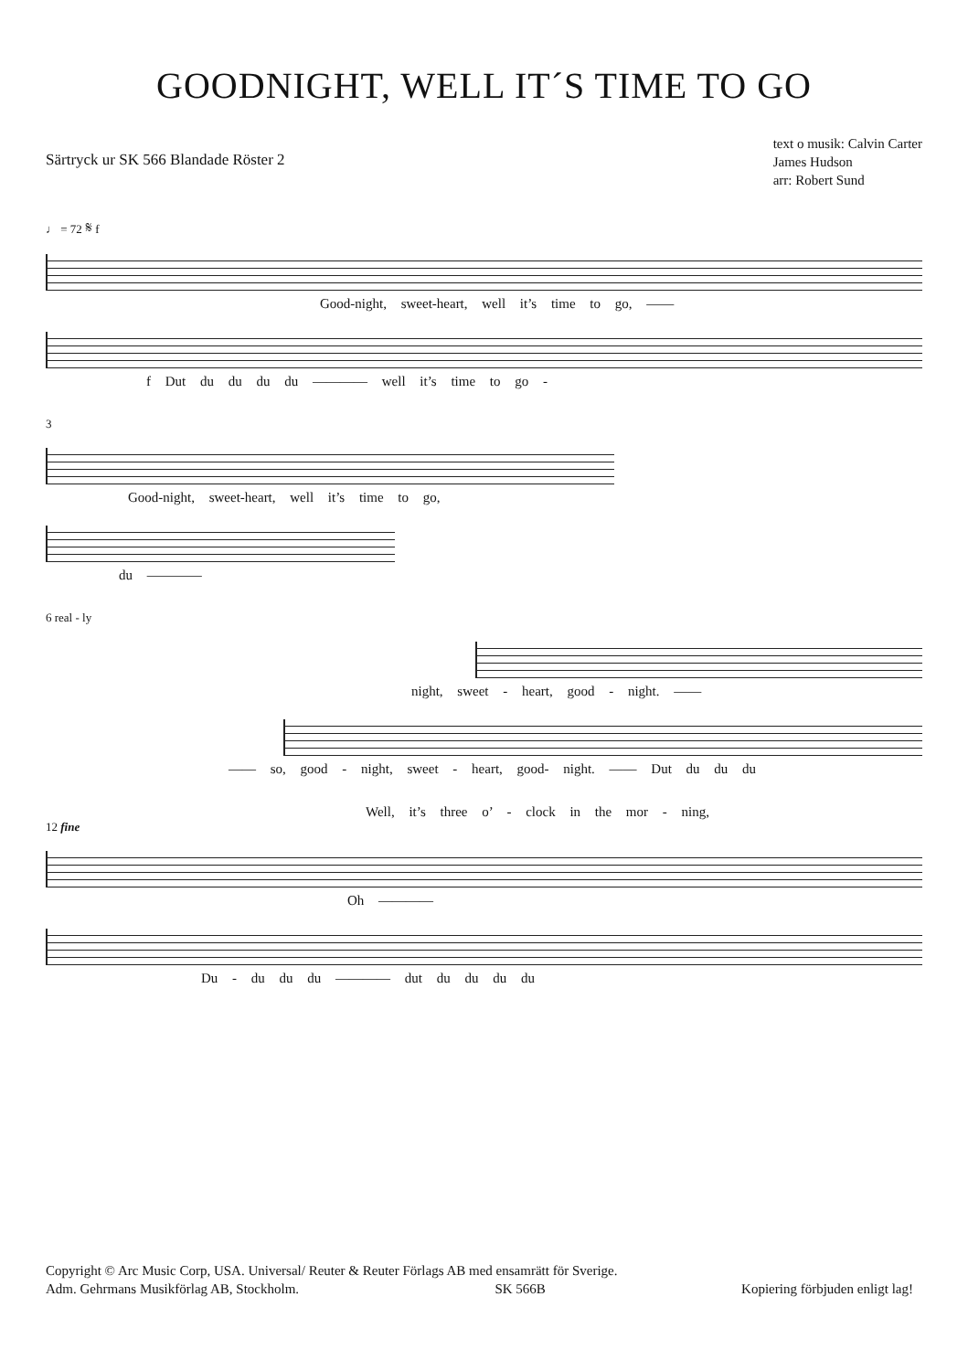GOODNIGHT, WELL IT´S TIME TO GO
Särtryck ur SK 566 Blandade Röster 2
text o musik: Calvin Carter
James Hudson
arr: Robert Sund
♩ = 72 𝄋 f
Good-night, sweet-heart, well it’s time to go, ——
f Dut du du du du ———— well it’s time to go -
3
Good-night, sweet-heart, well it’s time to go,
du ————
6 real - ly
night, sweet - heart, good - night. ——
—— so, good - night, sweet - heart, good- night. —— Dut du du du
Well, it’s three o’ - clock in the mor - ning,
12 fine
Oh ————
Du - du du du ———— dut du du du du
Copyright © Arc Music Corp, USA. Universal/ Reuter & Reuter Förlags AB med ensamrätt för Sverige.
Adm. Gehrmans Musikförlag AB, Stockholm. SK 566B Kopiering förbjuden enligt lag!